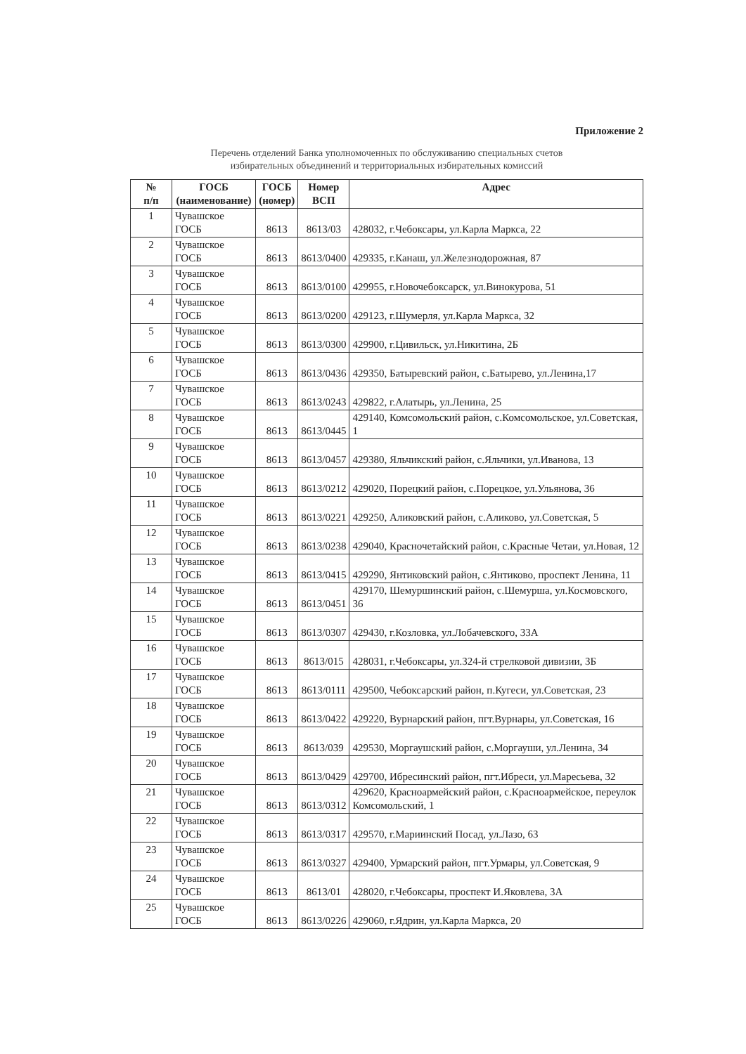Приложение 2
Перечень отделений Банка уполномоченных по обслуживанию специальных счетов
избирательных объединений и территориальных избирательных комиссий
| № п/п | ГОСБ (наименование) | ГОСБ (номер) | Номер ВСП | Адрес |
| --- | --- | --- | --- | --- |
| 1 | Чувашское ГОСБ | 8613 | 8613/03 | 428032, г.Чебоксары, ул.Карла Маркса, 22 |
| 2 | Чувашское ГОСБ | 8613 | 8613/0400 | 429335, г.Канаш, ул.Железнодорожная, 87 |
| 3 | Чувашское ГОСБ | 8613 | 8613/0100 | 429955, г.Новочебоксарск, ул.Винокурова, 51 |
| 4 | Чувашское ГОСБ | 8613 | 8613/0200 | 429123, г.Шумерля, ул.Карла Маркса, 32 |
| 5 | Чувашское ГОСБ | 8613 | 8613/0300 | 429900, г.Цивильск, ул.Никитина, 2Б |
| 6 | Чувашское ГОСБ | 8613 | 8613/0436 | 429350, Батыревский район, с.Батырево, ул.Ленина,17 |
| 7 | Чувашское ГОСБ | 8613 | 8613/0243 | 429822, г.Алатырь, ул.Ленина, 25 |
| 8 | Чувашское ГОСБ | 8613 | 8613/0445 | 429140, Комсомольский район, с.Комсомольское, ул.Советская, 1 |
| 9 | Чувашское ГОСБ | 8613 | 8613/0457 | 429380, Яльчикский район, с.Яльчики, ул.Иванова, 13 |
| 10 | Чувашское ГОСБ | 8613 | 8613/0212 | 429020, Порецкий район, с.Порецкое, ул.Ульянова, 36 |
| 11 | Чувашское ГОСБ | 8613 | 8613/0221 | 429250, Аликовский район, с.Аликово, ул.Советская, 5 |
| 12 | Чувашское ГОСБ | 8613 | 8613/0238 | 429040, Красночетайский район, с.Красные Четаи, ул.Новая, 12 |
| 13 | Чувашское ГОСБ | 8613 | 8613/0415 | 429290, Янтиковский район, с.Янтиково, проспект Ленина, 11 |
| 14 | Чувашское ГОСБ | 8613 | 8613/0451 | 429170, Шемуршинский район, с.Шемурша, ул.Космовского, 36 |
| 15 | Чувашское ГОСБ | 8613 | 8613/0307 | 429430, г.Козловка, ул.Лобачевского, 33А |
| 16 | Чувашское ГОСБ | 8613 | 8613/015 | 428031, г.Чебоксары, ул.324-й стрелковой дивизии, 3Б |
| 17 | Чувашское ГОСБ | 8613 | 8613/0111 | 429500, Чебоксарский район, п.Кугеси, ул.Советская, 23 |
| 18 | Чувашское ГОСБ | 8613 | 8613/0422 | 429220, Вурнарский район, пгт.Вурнары, ул.Советская, 16 |
| 19 | Чувашское ГОСБ | 8613 | 8613/039 | 429530, Моргаушский район, с.Моргауши, ул.Ленина, 34 |
| 20 | Чувашское ГОСБ | 8613 | 8613/0429 | 429700, Ибресинский район, пгт.Ибреси, ул.Марeсьева, 32 |
| 21 | Чувашское ГОСБ | 8613 | 8613/0312 | 429620, Красноармейский район, с.Красноармейское, переулок Комсомольский, 1 |
| 22 | Чувашское ГОСБ | 8613 | 8613/0317 | 429570, г.Мариинский Посад, ул.Лазо, 63 |
| 23 | Чувашское ГОСБ | 8613 | 8613/0327 | 429400, Урмарский район, пгт.Урмары, ул.Советская, 9 |
| 24 | Чувашское ГОСБ | 8613 | 8613/01 | 428020, г.Чебоксары, проспект И.Яковлева, 3А |
| 25 | Чувашское ГОСБ | 8613 | 8613/0226 | 429060, г.Ядрин, ул.Карла Маркса, 20 |